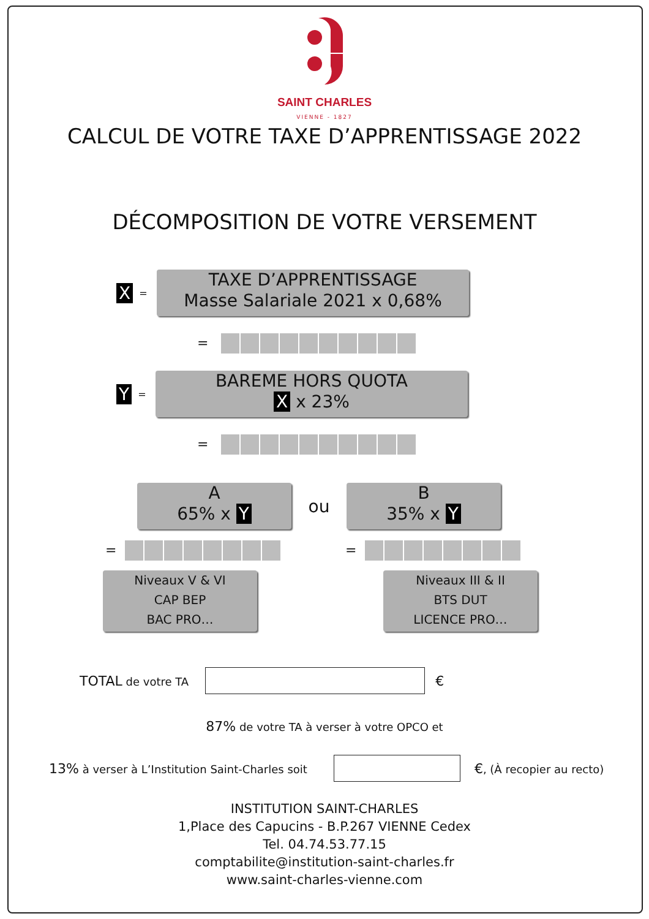SAINT CHARLES
VIENNE - 1827
CALCUL DE VOTRE TAXE D’APPRENTISSAGE 2022
DÉCOMPOSITION DE VOTRE VERSEMENT
X =
TAXE D’APPRENTISSAGE
Masse Salariale 2021 x 0,68%
=
Y =
BAREME HORS QUOTA
X x 23%
=
A
65% x Y
ou
B
35% x Y
= =
Niveaux V & VI
CAP BEP
BAC PRO…
Niveaux III & II
BTS DUT
LICENCE PRO…
TOTAL de votre TA €
87% de votre TA à verser à votre OPCO et
13% à verser à L’Institution Saint-Charles soit €, (À recopier au recto)
INSTITUTION SAINT-CHARLES
1,Place des Capucins - B.P.267 VIENNE Cedex
Tel. 04.74.53.77.15
comptabilite@institution-saint-charles.fr
www.saint-charles-vienne.com